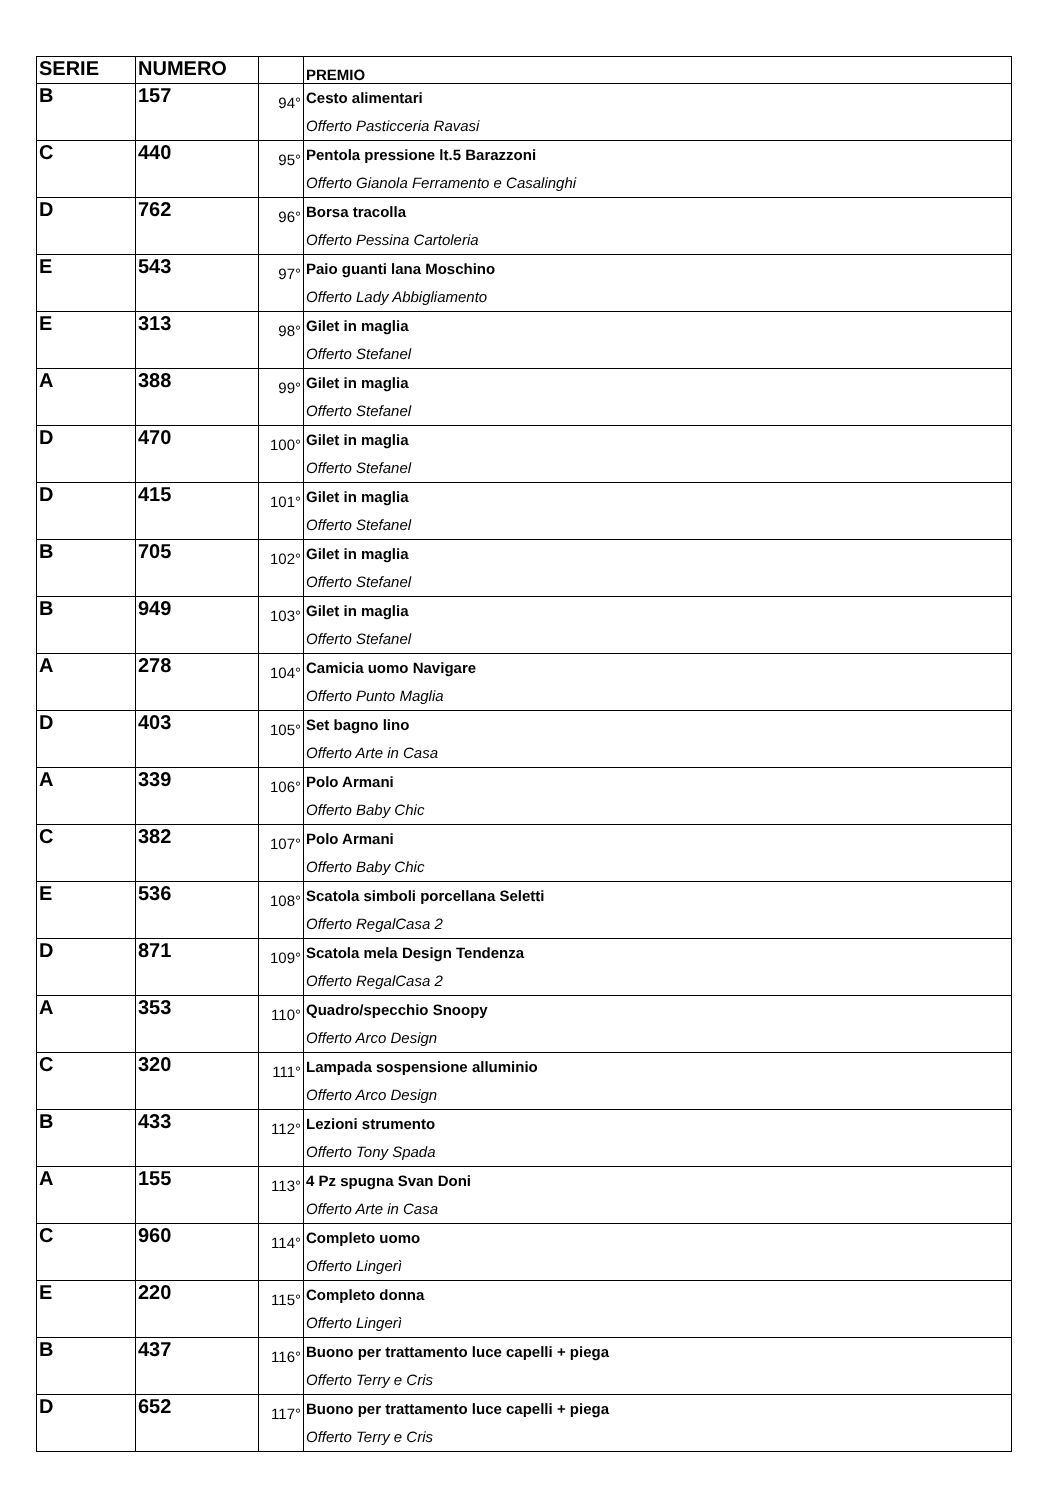| SERIE | NUMERO | | PREMIO |
| --- | --- | --- | --- |
| B | 157 | 94° | Cesto alimentari Offerto Pasticceria Ravasi |
| C | 440 | 95° | Pentola pressione lt.5 Barazzoni Offerto Gianola Ferramento e Casalinghi |
| D | 762 | 96° | Borsa tracolla Offerto Pessina Cartoleria |
| E | 543 | 97° | Paio guanti lana Moschino Offerto Lady Abbigliamento |
| E | 313 | 98° | Gilet in maglia Offerto Stefanel |
| A | 388 | 99° | Gilet in maglia Offerto Stefanel |
| D | 470 | 100° | Gilet in maglia Offerto Stefanel |
| D | 415 | 101° | Gilet in maglia Offerto Stefanel |
| B | 705 | 102° | Gilet in maglia Offerto Stefanel |
| B | 949 | 103° | Gilet in maglia Offerto Stefanel |
| A | 278 | 104° | Camicia uomo Navigare Offerto Punto Maglia |
| D | 403 | 105° | Set bagno lino Offerto Arte in Casa |
| A | 339 | 106° | Polo Armani Offerto Baby Chic |
| C | 382 | 107° | Polo Armani Offerto Baby Chic |
| E | 536 | 108° | Scatola simboli porcellana Seletti Offerto RegalCasa 2 |
| D | 871 | 109° | Scatola mela Design Tendenza Offerto RegalCasa 2 |
| A | 353 | 110° | Quadro/specchio Snoopy Offerto Arco Design |
| C | 320 | 111° | Lampada sospensione alluminio Offerto Arco Design |
| B | 433 | 112° | Lezioni strumento Offerto Tony Spada |
| A | 155 | 113° | 4 Pz spugna Svan Doni Offerto Arte in Casa |
| C | 960 | 114° | Completo uomo Offerto Lingerì |
| E | 220 | 115° | Completo donna Offerto Lingerì |
| B | 437 | 116° | Buono per trattamento luce capelli + piega Offerto Terry e Cris |
| D | 652 | 117° | Buono per trattamento luce capelli + piega Offerto Terry e Cris |